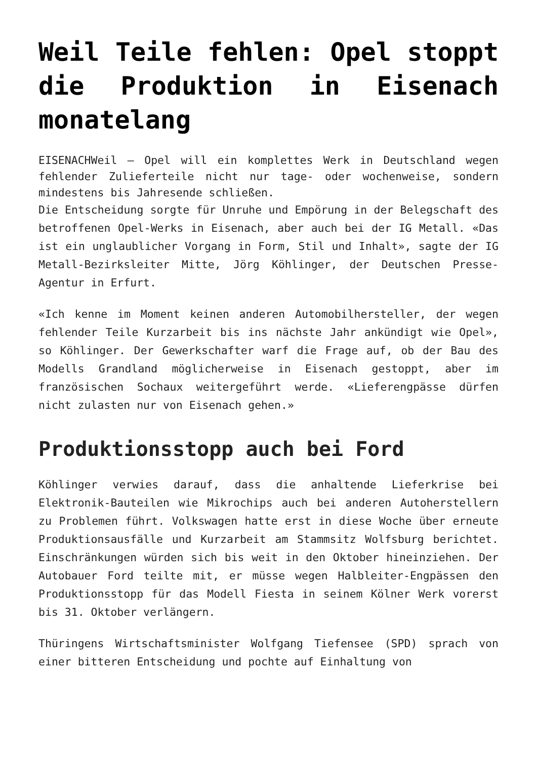Weil Teile fehlen: Opel stoppt die Produktion in Eisenach monatelang
EISENACHWeil – Opel will ein komplettes Werk in Deutschland wegen fehlender Zulieferteile nicht nur tage- oder wochenweise, sondern mindestens bis Jahresende schließen.
Die Entscheidung sorgte für Unruhe und Empörung in der Belegschaft des betroffenen Opel-Werks in Eisenach, aber auch bei der IG Metall. «Das ist ein unglaublicher Vorgang in Form, Stil und Inhalt», sagte der IG Metall-Bezirksleiter Mitte, Jörg Köhlinger, der Deutschen Presse-Agentur in Erfurt.
«Ich kenne im Moment keinen anderen Automobilhersteller, der wegen fehlender Teile Kurzarbeit bis ins nächste Jahr ankündigt wie Opel», so Köhlinger. Der Gewerkschafter warf die Frage auf, ob der Bau des Modells Grandland möglicherweise in Eisenach gestoppt, aber im französischen Sochaux weitergeführt werde. «Lieferengpässe dürfen nicht zulasten nur von Eisenach gehen.»
Produktionsstopp auch bei Ford
Köhlinger verwies darauf, dass die anhaltende Lieferkrise bei Elektronik-Bauteilen wie Mikrochips auch bei anderen Autoherstellern zu Problemen führt. Volkswagen hatte erst in diese Woche über erneute Produktionsausfälle und Kurzarbeit am Stammsitz Wolfsburg berichtet. Einschränkungen würden sich bis weit in den Oktober hineinziehen. Der Autobauer Ford teilte mit, er müsse wegen Halbleiter-Engpässen den Produktionsstopp für das Modell Fiesta in seinem Kölner Werk vorerst bis 31. Oktober verlängern.
Thüringens Wirtschaftsminister Wolfgang Tiefensee (SPD) sprach von einer bitteren Entscheidung und pochte auf Einhaltung von